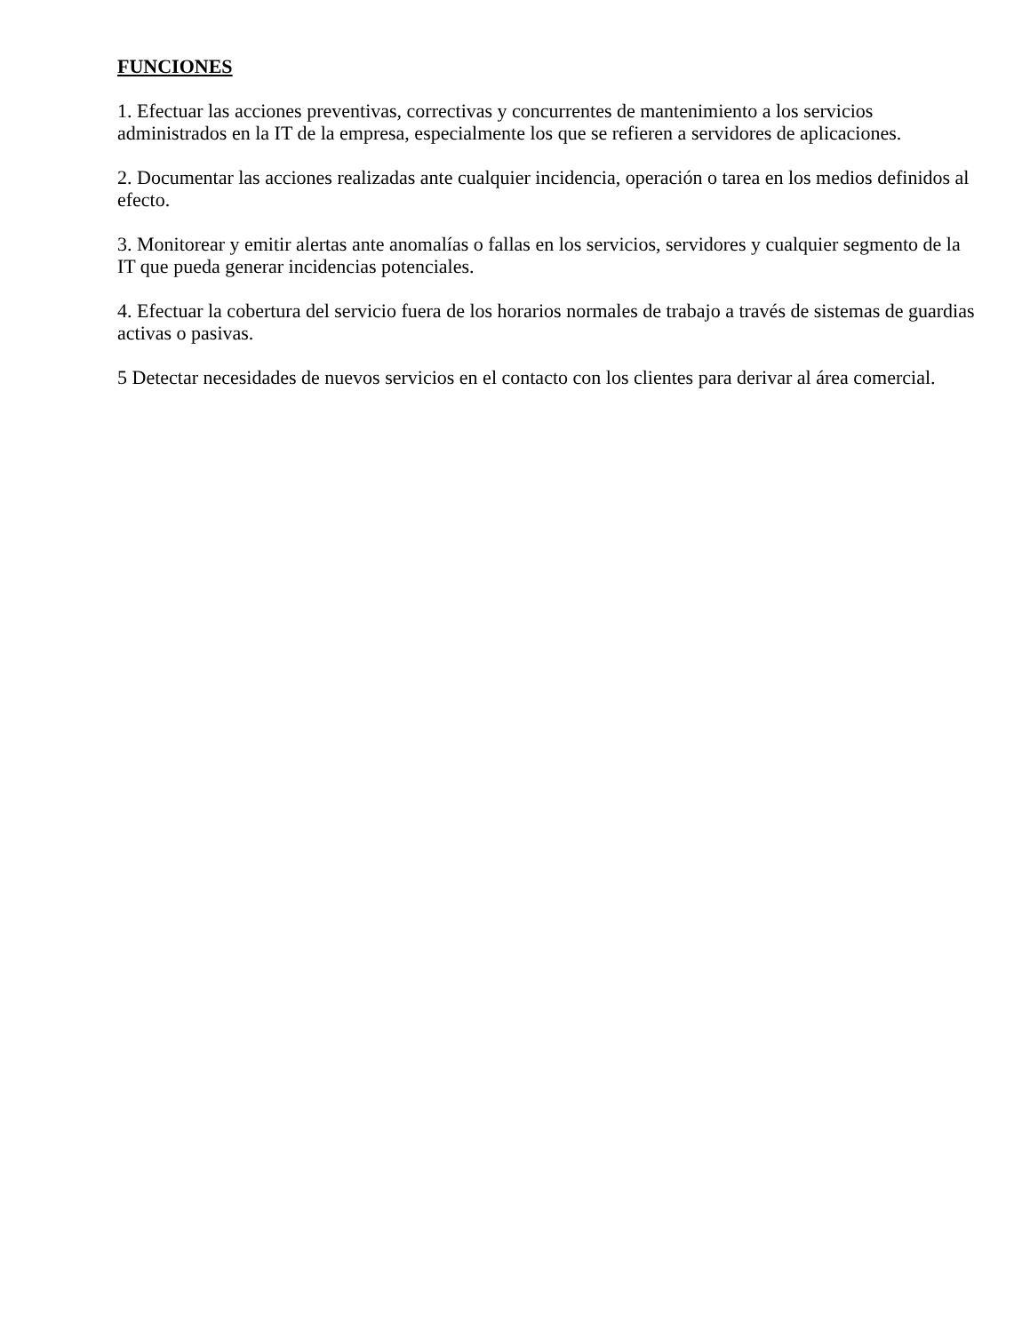FUNCIONES
1. Efectuar las acciones preventivas, correctivas y concurrentes de mantenimiento a los servicios administrados en la IT de la empresa, especialmente los que se refieren a servidores de aplicaciones.
2. Documentar las acciones realizadas ante cualquier incidencia, operación o tarea en los medios definidos al efecto.
3. Monitorear y emitir alertas ante anomalías o fallas en los servicios, servidores y cualquier segmento de la IT que pueda generar incidencias potenciales.
4. Efectuar la cobertura del servicio fuera de los horarios normales de trabajo a través de sistemas de guardias activas o pasivas.
5 Detectar necesidades de nuevos servicios en el contacto con los clientes para derivar al área comercial.